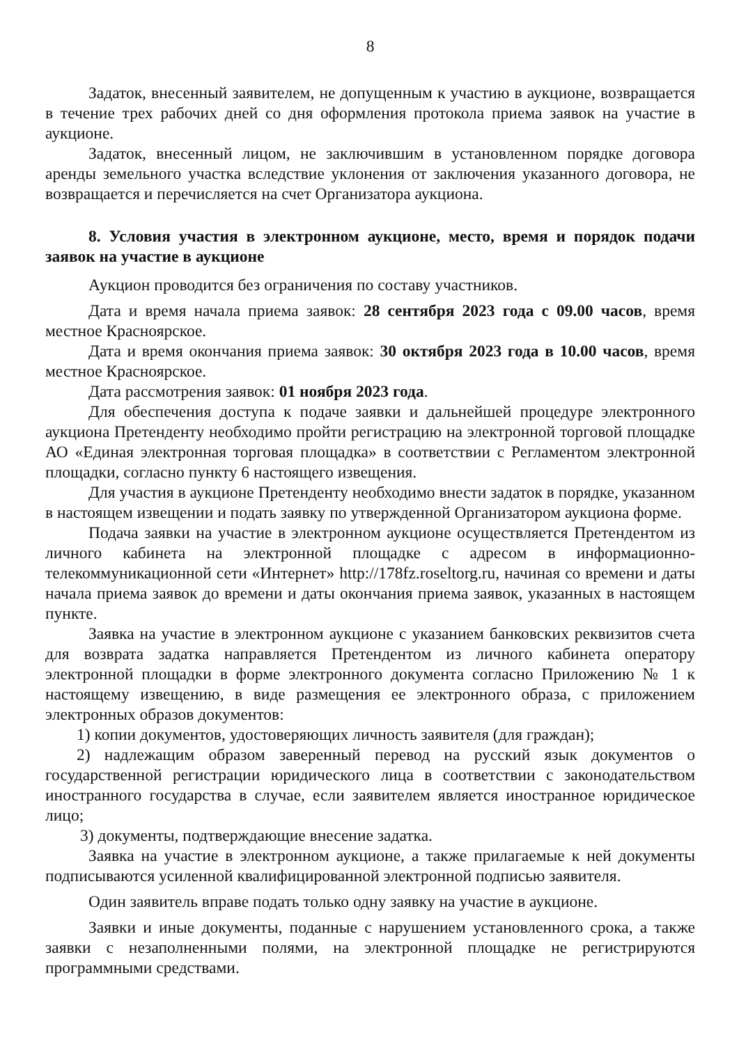8
Задаток, внесенный заявителем, не допущенным к участию в аукционе, возвращается в течение трех рабочих дней со дня оформления протокола приема заявок на участие в аукционе.
Задаток, внесенный лицом, не заключившим в установленном порядке договора аренды земельного участка вследствие уклонения от заключения указанного договора, не возвращается и перечисляется на счет Организатора аукциона.
8. Условия участия в электронном аукционе, место, время и порядок подачи заявок на участие в аукционе
Аукцион проводится без ограничения по составу участников.
Дата и время начала приема заявок: 28 сентября 2023 года с 09.00 часов, время местное Красноярское.
Дата и время окончания приема заявок: 30 октября 2023 года в 10.00 часов, время местное Красноярское.
Дата рассмотрения заявок: 01 ноября 2023 года.
Для обеспечения доступа к подаче заявки и дальнейшей процедуре электронного аукциона Претенденту необходимо пройти регистрацию на электронной торговой площадке АО «Единая электронная торговая площадка» в соответствии с Регламентом электронной площадки, согласно пункту 6 настоящего извещения.
Для участия в аукционе Претенденту необходимо внести задаток в порядке, указанном в настоящем извещении и подать заявку по утвержденной Организатором аукциона форме.
Подача заявки на участие в электронном аукционе осуществляется Претендентом из личного кабинета на электронной площадке с адресом в информационно-телекоммуникационной сети «Интернет» http://178fz.roseltorg.ru, начиная со времени и даты начала приема заявок до времени и даты окончания приема заявок, указанных в настоящем пункте.
Заявка на участие в электронном аукционе с указанием банковских реквизитов счета для возврата задатка направляется Претендентом из личного кабинета оператору электронной площадки в форме электронного документа согласно Приложению № 1 к настоящему извещению, в виде размещения ее электронного образа, с приложением электронных образов документов:
1) копии документов, удостоверяющих личность заявителя (для граждан);
2) надлежащим образом заверенный перевод на русский язык документов о государственной регистрации юридического лица в соответствии с законодательством иностранного государства в случае, если заявителем является иностранное юридическое лицо;
3) документы, подтверждающие внесение задатка.
Заявка на участие в электронном аукционе, а также прилагаемые к ней документы подписываются усиленной квалифицированной электронной подписью заявителя.
Один заявитель вправе подать только одну заявку на участие в аукционе.
Заявки и иные документы, поданные с нарушением установленного срока, а также заявки с незаполненными полями, на электронной площадке не регистрируются программными средствами.